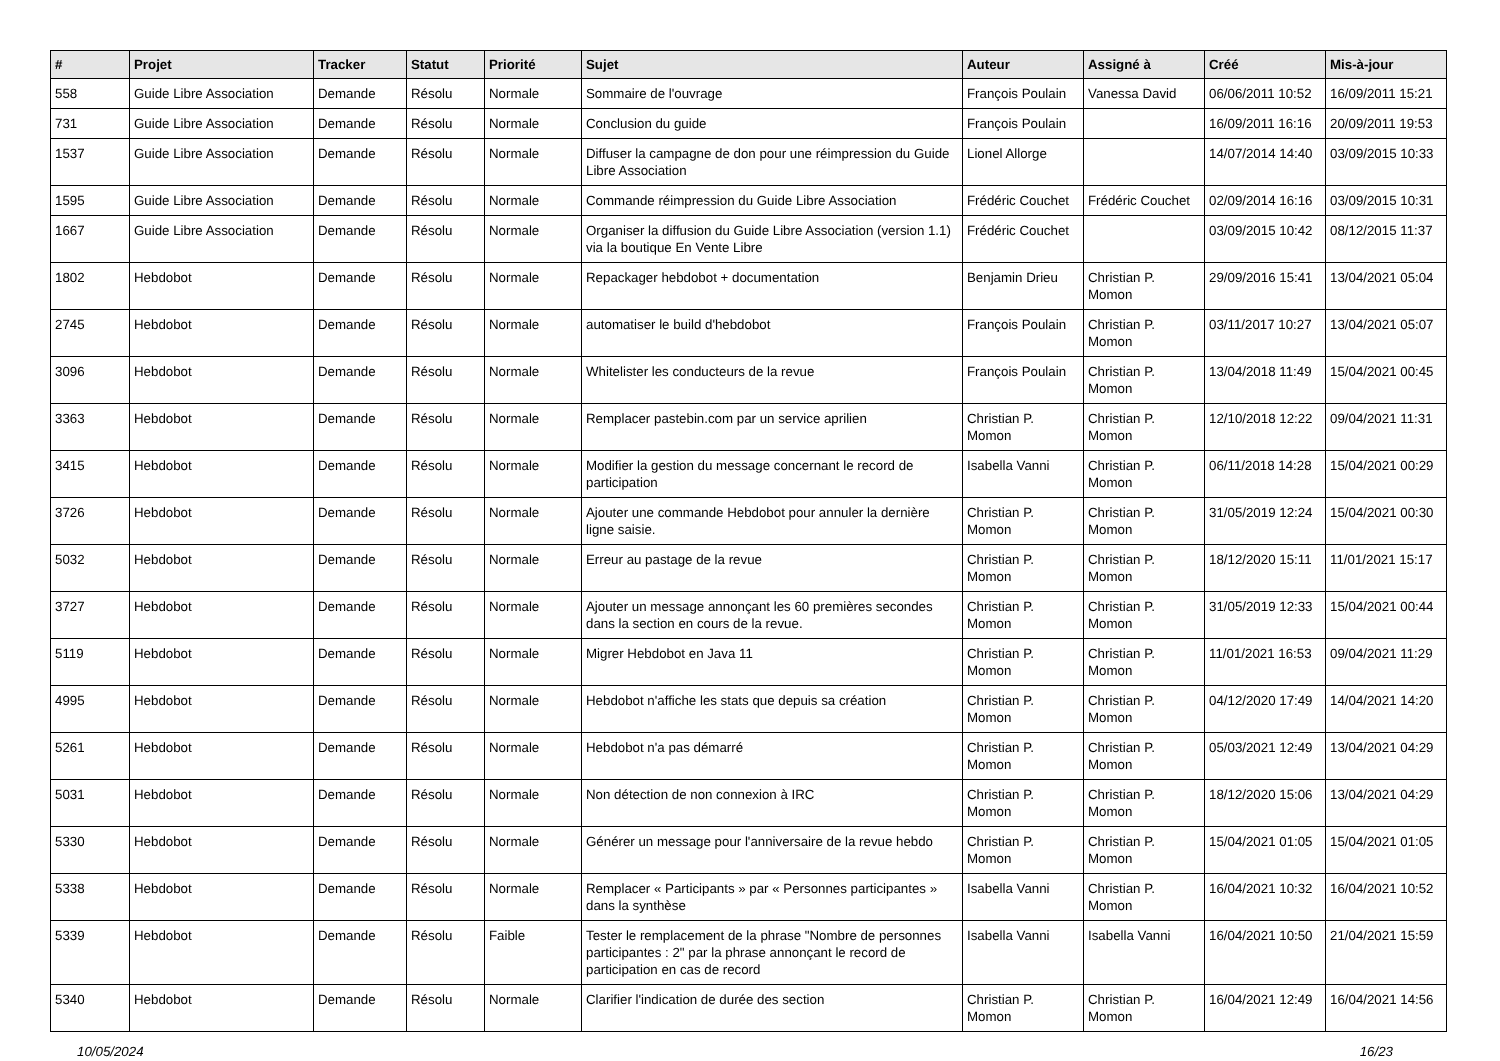| # | Projet | Tracker | Statut | Priorité | Sujet | Auteur | Assigné à | Créé | Mis-à-jour |
| --- | --- | --- | --- | --- | --- | --- | --- | --- | --- |
| 558 | Guide Libre Association | Demande | Résolu | Normale | Sommaire de l'ouvrage | François Poulain | Vanessa David | 06/06/2011 10:52 | 16/09/2011 15:21 |
| 731 | Guide Libre Association | Demande | Résolu | Normale | Conclusion du guide | François Poulain | | 16/09/2011 16:16 | 20/09/2011 19:53 |
| 1537 | Guide Libre Association | Demande | Résolu | Normale | Diffuser la campagne de don pour une réimpression du Guide Libre Association | Lionel Allorge | | 14/07/2014 14:40 | 03/09/2015 10:33 |
| 1595 | Guide Libre Association | Demande | Résolu | Normale | Commande réimpression du Guide Libre Association | Frédéric Couchet | Frédéric Couchet | 02/09/2014 16:16 | 03/09/2015 10:31 |
| 1667 | Guide Libre Association | Demande | Résolu | Normale | Organiser la diffusion du Guide Libre Association (version 1.1) via la boutique En Vente Libre | Frédéric Couchet | | 03/09/2015 10:42 | 08/12/2015 11:37 |
| 1802 | Hebdobot | Demande | Résolu | Normale | Repackager hebdobot + documentation | Benjamin Drieu | Christian P. Momon | 29/09/2016 15:41 | 13/04/2021 05:04 |
| 2745 | Hebdobot | Demande | Résolu | Normale | automatiser le build d'hebdobot | François Poulain | Christian P. Momon | 03/11/2017 10:27 | 13/04/2021 05:07 |
| 3096 | Hebdobot | Demande | Résolu | Normale | Whitelister les conducteurs de la revue | François Poulain | Christian P. Momon | 13/04/2018 11:49 | 15/04/2021 00:45 |
| 3363 | Hebdobot | Demande | Résolu | Normale | Remplacer pastebin.com par un service aprilien | Christian P. Momon | Christian P. Momon | 12/10/2018 12:22 | 09/04/2021 11:31 |
| 3415 | Hebdobot | Demande | Résolu | Normale | Modifier la gestion du message concernant le record de participation | Isabella Vanni | Christian P. Momon | 06/11/2018 14:28 | 15/04/2021 00:29 |
| 3726 | Hebdobot | Demande | Résolu | Normale | Ajouter une commande Hebdobot pour annuler la dernière ligne saisie. | Christian P. Momon | Christian P. Momon | 31/05/2019 12:24 | 15/04/2021 00:30 |
| 5032 | Hebdobot | Demande | Résolu | Normale | Erreur au pastage de la revue | Christian P. Momon | Christian P. Momon | 18/12/2020 15:11 | 11/01/2021 15:17 |
| 3727 | Hebdobot | Demande | Résolu | Normale | Ajouter un message annonçant les 60 premières secondes dans la section en cours de la revue. | Christian P. Momon | Christian P. Momon | 31/05/2019 12:33 | 15/04/2021 00:44 |
| 5119 | Hebdobot | Demande | Résolu | Normale | Migrer Hebdobot en Java 11 | Christian P. Momon | Christian P. Momon | 11/01/2021 16:53 | 09/04/2021 11:29 |
| 4995 | Hebdobot | Demande | Résolu | Normale | Hebdobot n'affiche les stats que depuis sa création | Christian P. Momon | Christian P. Momon | 04/12/2020 17:49 | 14/04/2021 14:20 |
| 5261 | Hebdobot | Demande | Résolu | Normale | Hebdobot n'a pas démarré | Christian P. Momon | Christian P. Momon | 05/03/2021 12:49 | 13/04/2021 04:29 |
| 5031 | Hebdobot | Demande | Résolu | Normale | Non détection de non connexion à IRC | Christian P. Momon | Christian P. Momon | 18/12/2020 15:06 | 13/04/2021 04:29 |
| 5330 | Hebdobot | Demande | Résolu | Normale | Générer un message pour l'anniversaire de la revue hebdo | Christian P. Momon | Christian P. Momon | 15/04/2021 01:05 | 15/04/2021 01:05 |
| 5338 | Hebdobot | Demande | Résolu | Normale | Remplacer « Participants » par « Personnes participantes » dans la synthèse | Isabella Vanni | Christian P. Momon | 16/04/2021 10:32 | 16/04/2021 10:52 |
| 5339 | Hebdobot | Demande | Résolu | Faible | Tester le remplacement de la phrase "Nombre de personnes participantes : 2" par la phrase annonçant le record de participation en cas de record | Isabella Vanni | Isabella Vanni | 16/04/2021 10:50 | 21/04/2021 15:59 |
| 5340 | Hebdobot | Demande | Résolu | Normale | Clarifier l'indication de durée des section | Christian P. Momon | Christian P. Momon | 16/04/2021 12:49 | 16/04/2021 14:56 |
10/05/2024 16/23